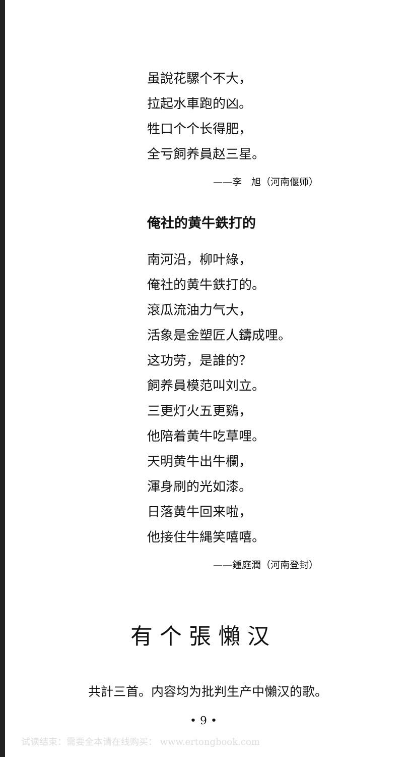虽說花騾个不大，
拉起水車跑的凶。
牲口个个长得肥，
全亏飼养員赵三星。
——李　旭（河南偃师）
俺社的黄牛鉄打的
南河沿，柳叶綠，
俺社的黄牛鉄打的。
滾瓜流油力气大，
活象是金塑匠人鑄成哩。
这功劳，是誰的？
飼养員模范叫刘立。
三更灯火五更鷄，
他陪着黄牛吃草哩。
天明黄牛出牛欄，
渾身刷的光如漆。
日落黄牛回来啦，
他接住牛縄笑嘻嘻。
——鍾庭潤（河南登封）
有个張懶汉
共計三首。内容均为批判生产中懶汉的歌。
• 9 •
试读结束：需要全本请在线购买： www.ertongbook.com